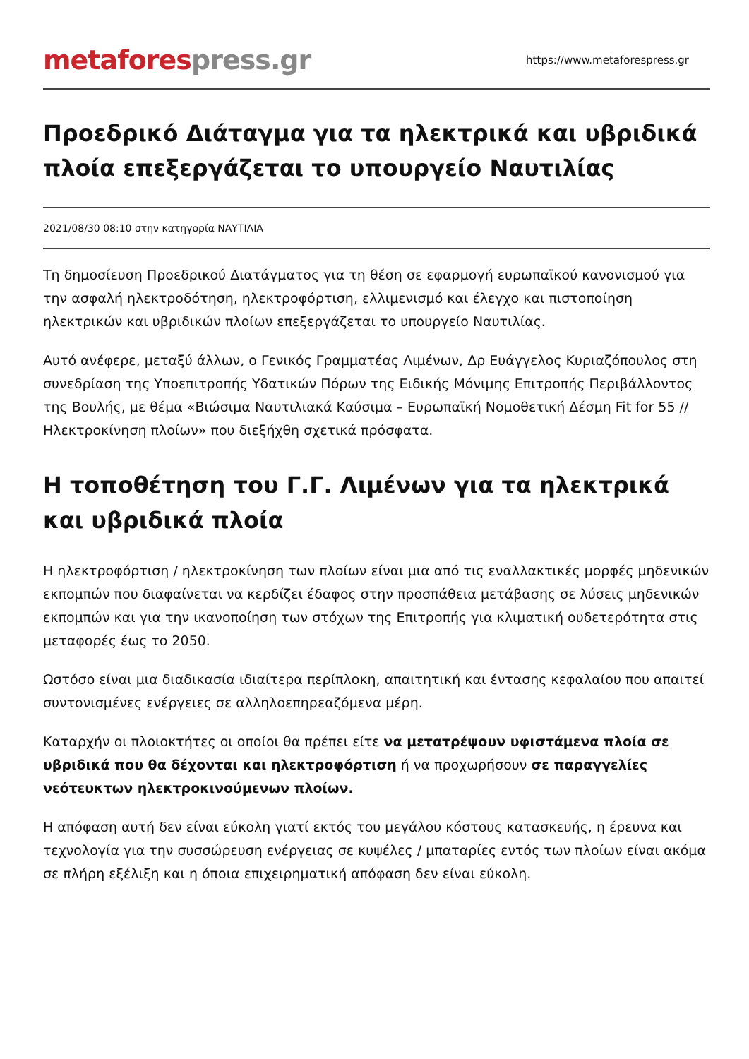metafores press.gr
https://www.metaforespress.gr
Προεδρικό Διάταγμα για τα ηλεκτρικά και υβριδικά πλοία επεξεργάζεται το υπουργείο Ναυτιλίας
2021/08/30 08:10 στην κατηγορία ΝΑΥΤΙΛΙΑ
Τη δημοσίευση Προεδρικού Διατάγματος για τη θέση σε εφαρμογή ευρωπαϊκού κανονισμού για την ασφαλή ηλεκτροδότηση, ηλεκτροφόρτιση, ελλιμενισμό και έλεγχο και πιστοποίηση ηλεκτρικών και υβριδικών πλοίων επεξεργάζεται το υπουργείο Ναυτιλίας.
Αυτό ανέφερε, μεταξύ άλλων, ο Γενικός Γραμματέας Λιμένων, Δρ Ευάγγελος Κυριαζόπουλος στη συνεδρίαση της Υποεπιτροπής Υδατικών Πόρων της Ειδικής Μόνιμης Επιτροπής Περιβάλλοντος της Βουλής, με θέμα «Βιώσιμα Ναυτιλιακά Καύσιμα – Ευρωπαϊκή Νομοθετική Δέσμη Fit for 55 // Ηλεκτροκίνηση πλοίων» που διεξήχθη σχετικά πρόσφατα.
Η τοποθέτηση του Γ.Γ. Λιμένων για τα ηλεκτρικά και υβριδικά πλοία
Η ηλεκτροφόρτιση / ηλεκτροκίνηση των πλοίων είναι μια από τις εναλλακτικές μορφές μηδενικών εκπομπών που διαφαίνεται να κερδίζει έδαφος στην προσπάθεια μετάβασης σε λύσεις μηδενικών εκπομπών και για την ικανοποίηση των στόχων της Επιτροπής για κλιματική ουδετερότητα στις μεταφορές έως το 2050.
Ωστόσο είναι μια διαδικασία ιδιαίτερα περίπλοκη, απαιτητική και έντασης κεφαλαίου που απαιτεί συντονισμένες ενέργειες σε αλληλοεπηρεαζόμενα μέρη.
Καταρχήν οι πλοιοκτήτες οι οποίοι θα πρέπει είτε να μετατρέψουν υφιστάμενα πλοία σε υβριδικά που θα δέχονται και ηλεκτροφόρτιση ή να προχωρήσουν σε παραγγελίες νεότευκτων ηλεκτροκινούμενων πλοίων.
Η απόφαση αυτή δεν είναι εύκολη γιατί εκτός του μεγάλου κόστους κατασκευής, η έρευνα και τεχνολογία για την συσσώρευση ενέργειας σε κυψέλες / μπαταρίες εντός των πλοίων είναι ακόμα σε πλήρη εξέλιξη και η όποια επιχειρηματική απόφαση δεν είναι εύκολη.